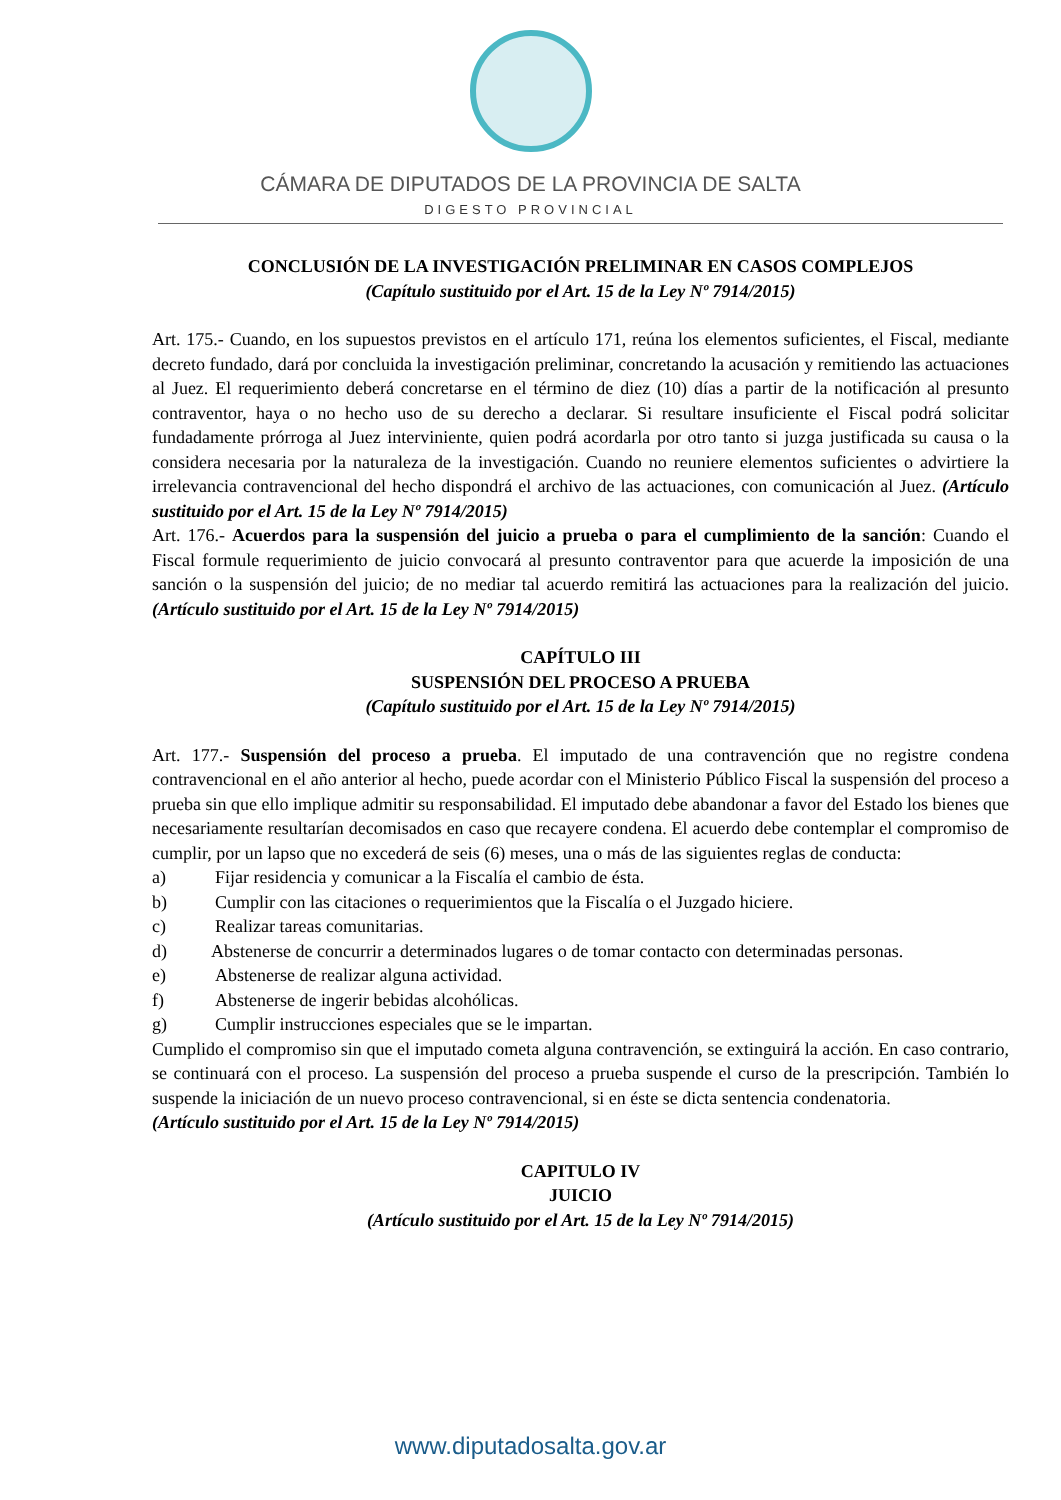CÁMARA DE DIPUTADOS DE LA PROVINCIA DE SALTA
DIGESTO PROVINCIAL
CONCLUSIÓN DE LA INVESTIGACIÓN PRELIMINAR EN CASOS COMPLEJOS
(Capítulo sustituido por el Art. 15 de la Ley Nº 7914/2015)
Art. 175.- Cuando, en los supuestos previstos en el artículo 171, reúna los elementos suficientes, el Fiscal, mediante decreto fundado, dará por concluida la investigación preliminar, concretando la acusación y remitiendo las actuaciones al Juez. El requerimiento deberá concretarse en el término de diez (10) días a partir de la notificación al presunto contraventor, haya o no hecho uso de su derecho a declarar. Si resultare insuficiente el Fiscal podrá solicitar fundadamente prórroga al Juez interviniente, quien podrá acordarla por otro tanto si juzga justificada su causa o la considera necesaria por la naturaleza de la investigación. Cuando no reuniere elementos suficientes o advirtiere la irrelevancia contravencional del hecho dispondrá el archivo de las actuaciones, con comunicación al Juez. (Artículo sustituido por el Art. 15 de la Ley Nº 7914/2015)
Art. 176.- Acuerdos para la suspensión del juicio a prueba o para el cumplimiento de la sanción: Cuando el Fiscal formule requerimiento de juicio convocará al presunto contraventor para que acuerde la imposición de una sanción o la suspensión del juicio; de no mediar tal acuerdo remitirá las actuaciones para la realización del juicio. (Artículo sustituido por el Art. 15 de la Ley Nº 7914/2015)
CAPÍTULO III
SUSPENSIÓN DEL PROCESO A PRUEBA
(Capítulo sustituido por el Art. 15 de la Ley Nº 7914/2015)
Art. 177.- Suspensión del proceso a prueba. El imputado de una contravención que no registre condena contravencional en el año anterior al hecho, puede acordar con el Ministerio Público Fiscal la suspensión del proceso a prueba sin que ello implique admitir su responsabilidad. El imputado debe abandonar a favor del Estado los bienes que necesariamente resultarían decomisados en caso que recayere condena. El acuerdo debe contemplar el compromiso de cumplir, por un lapso que no excederá de seis (6) meses, una o más de las siguientes reglas de conducta:
a) Fijar residencia y comunicar a la Fiscalía el cambio de ésta.
b) Cumplir con las citaciones o requerimientos que la Fiscalía o el Juzgado hiciere.
c) Realizar tareas comunitarias.
d) Abstenerse de concurrir a determinados lugares o de tomar contacto con determinadas personas.
e) Abstenerse de realizar alguna actividad.
f) Abstenerse de ingerir bebidas alcohólicas.
g) Cumplir instrucciones especiales que se le impartan.
Cumplido el compromiso sin que el imputado cometa alguna contravención, se extinguirá la acción. En caso contrario, se continuará con el proceso. La suspensión del proceso a prueba suspende el curso de la prescripción. También lo suspende la iniciación de un nuevo proceso contravencional, si en éste se dicta sentencia condenatoria.
(Artículo sustituido por el Art. 15 de la Ley Nº 7914/2015)
CAPITULO IV
JUICIO
(Artículo sustituido por el Art. 15 de la Ley Nº 7914/2015)
www.diputadosalta.gov.ar